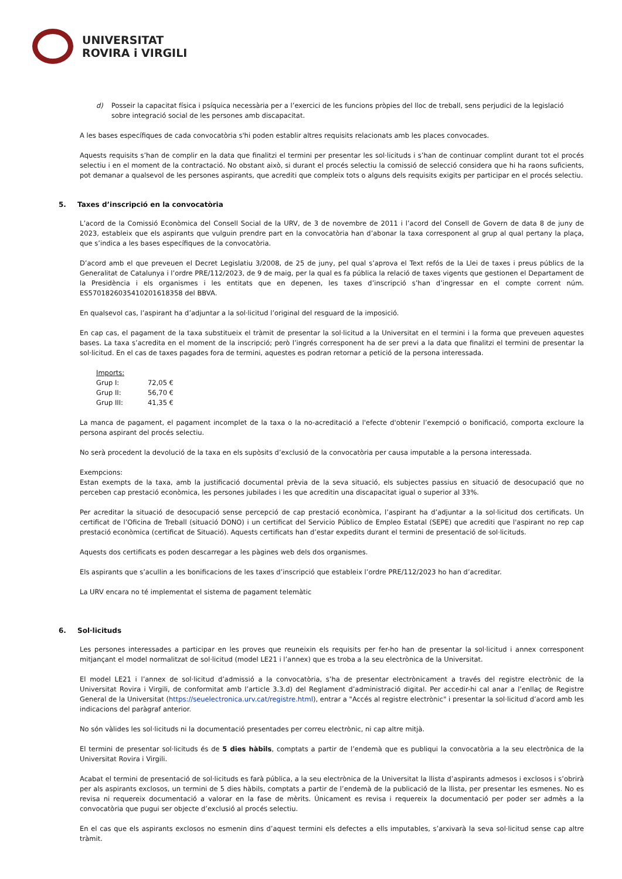UNIVERSITAT
ROVIRA i VIRGILI
d) Posseir la capacitat física i psíquica necessària per a l’exercici de les funcions pròpies del lloc de treball, sens perjudici de la legislació sobre integració social de les persones amb discapacitat.
A les bases específiques de cada convocatòria s'hi poden establir altres requisits relacionats amb les places convocades.
Aquests requisits s’han de complir en la data que finalitzi el termini per presentar les sol·licituds i s’han de continuar complint durant tot el procés selectiu i en el moment de la contractació. No obstant això, si durant el procés selectiu la comissió de selecció considera que hi ha raons suficients, pot demanar a qualsevol de les persones aspirants, que acrediti que compleix tots o alguns dels requisits exigits per participar en el procés selectiu.
5. Taxes d’inscripció en la convocatòria
L’acord de la Comissió Econòmica del Consell Social de la URV, de 3 de novembre de 2011 i l’acord del Consell de Govern de data 8 de juny de 2023, estableix que els aspirants que vulguin prendre part en la convocatòria han d’abonar la taxa corresponent al grup al qual pertany la plaça, que s’indica a les bases específiques de la convocatòria.
D’acord amb el que preveuen el Decret Legislatiu 3/2008, de 25 de juny, pel qual s’aprova el Text refós de la Llei de taxes i preus públics de la Generalitat de Catalunya i l’ordre PRE/112/2023, de 9 de maig, per la qual es fa pública la relació de taxes vigents que gestionen el Departament de la Presidència i els organismes i les entitats que en depenen, les taxes d’inscripció s’han d’ingressar en el compte corrent núm. ES5701826035410201618358 del BBVA.
En qualsevol cas, l’aspirant ha d’adjuntar a la sol·licitud l’original del resguard de la imposició.
En cap cas, el pagament de la taxa substitueix el tràmit de presentar la sol·licitud a la Universitat en el termini i la forma que preveuen aquestes bases. La taxa s’acredita en el moment de la inscripció; però l’ingrés corresponent ha de ser previ a la data que finalitzi el termini de presentar la sol·licitud. En el cas de taxes pagades fora de termini, aquestes es podran retornar a petició de la persona interessada.
| Imports: | |
| Grup I: | 72,05 € |
| Grup II: | 56,70 € |
| Grup III: | 41,35 € |
La manca de pagament, el pagament incomplet de la taxa o la no-acreditació a l'efecte d'obtenir l’exempció o bonificació, comporta excloure la persona aspirant del procés selectiu.
No serà procedent la devolució de la taxa en els supòsits d’exclusió de la convocatòria per causa imputable a la persona interessada.
Exempcions:
Estan exempts de la taxa, amb la justificació documental prèvia de la seva situació, els subjectes passius en situació de desocupació que no perceben cap prestació econòmica, les persones jubilades i les que acreditin una discapacitat igual o superior al 33%.
Per acreditar la situació de desocupació sense percepció de cap prestació econòmica, l’aspirant ha d’adjuntar a la sol·licitud dos certificats. Un certificat de l’Oficina de Treball (situació DONO) i un certificat del Servicio Público de Empleo Estatal (SEPE) que acrediti que l'aspirant no rep cap prestació econòmica (certificat de Situació). Aquests certificats han d’estar expedits durant el termini de presentació de sol·licituds.
Aquests dos certificats es poden descarregar a les pàgines web dels dos organismes.
Els aspirants que s’acullin a les bonificacions de les taxes d’inscripció que estableix l’ordre PRE/112/2023 ho han d’acreditar.
La URV encara no té implementat el sistema de pagament telemàtic
6. Sol·licituds
Les persones interessades a participar en les proves que reuneixin els requisits per fer-ho han de presentar la sol·licitud i annex corresponent mitjançant el model normalitzat de sol·licitud (model LE21 i l’annex) que es troba a la seu electrònica de la Universitat.
El model LE21 i l’annex de sol·licitud d’admissió a la convocatòria, s’ha de presentar electrònicament a través del registre electrònic de la Universitat Rovira i Virgili, de conformitat amb l’article 3.3.d) del Reglament d’administració digital. Per accedir-hi cal anar a l’enllaç de Registre General de la Universitat (https://seuelectronica.urv.cat/registre.html), entrar a "Accés al registre electrònic" i presentar la sol·licitud d’acord amb les indicacions del paràgraf anterior.
No són vàlides les sol·licituds ni la documentació presentades per correu electrònic, ni cap altre mitjà.
El termini de presentar sol·licituds és de 5 dies hàbils, comptats a partir de l’endemà que es publiqui la convocatòria a la seu electrònica de la Universitat Rovira i Virgili.
Acabat el termini de presentació de sol·licituds es farà pública, a la seu electrònica de la Universitat la llista d’aspirants admesos i exclosos i s’obrirà per als aspirants exclosos, un termini de 5 dies hàbils, comptats a partir de l’endemà de la publicació de la llista, per presentar les esmenes. No es revisa ni requereix documentació a valorar en la fase de mèrits. Únicament es revisa i requereix la documentació per poder ser admès a la convocatòria que pugui ser objecte d’exclusió al procés selectiu.
En el cas que els aspirants exclosos no esmenin dins d’aquest termini els defectes a ells imputables, s’arxivarà la seva sol·licitud sense cap altre tràmit.